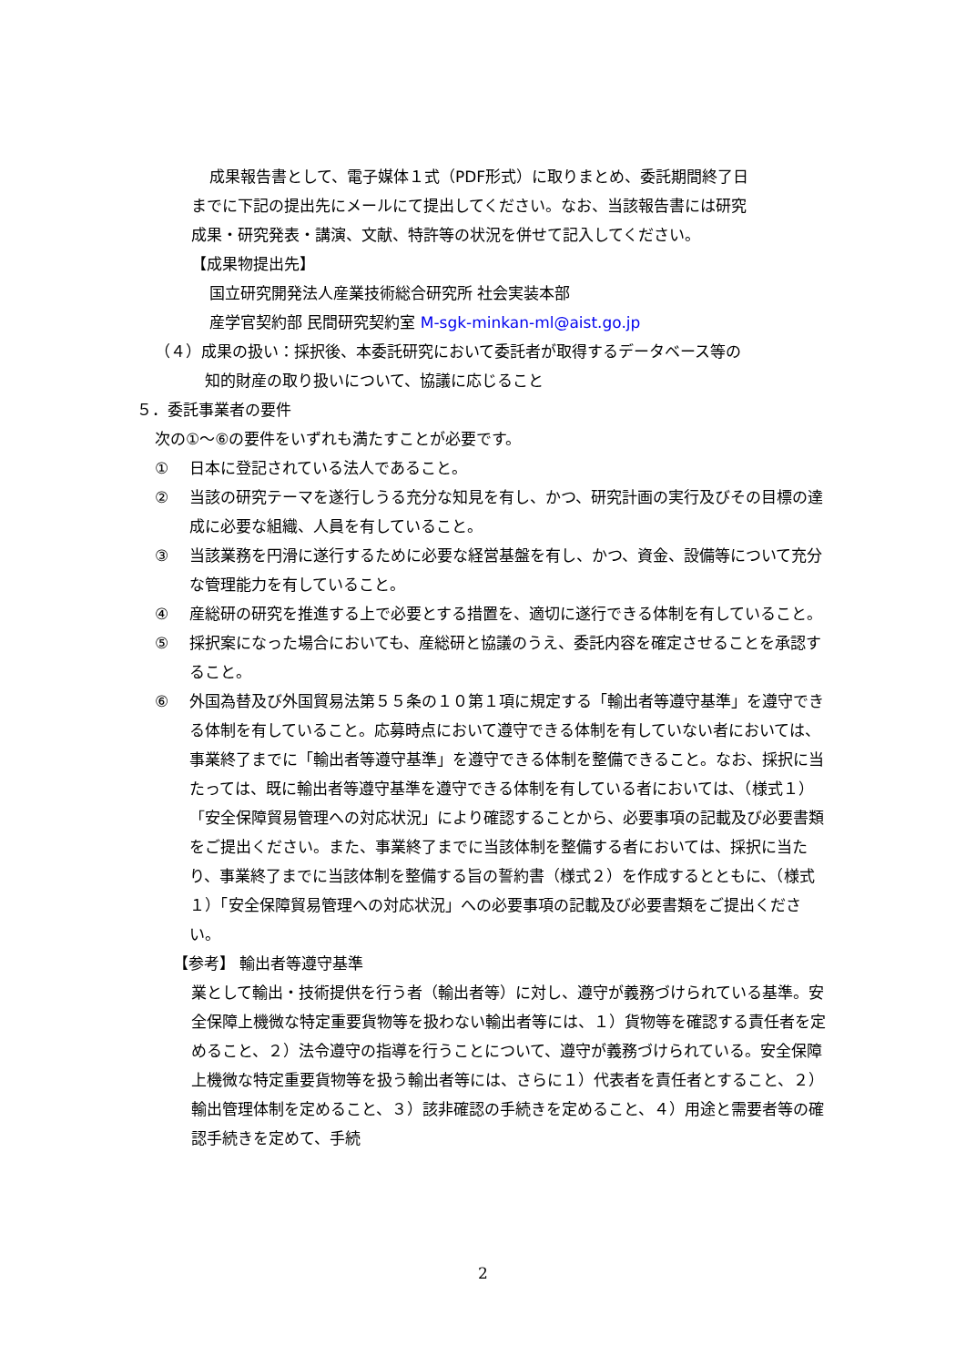成果報告書として、電子媒体１式（PDF形式）に取りまとめ、委託期間終了日
までに下記の提出先にメールにて提出してください。なお、当該報告書には研究
成果・研究発表・講演、文献、特許等の状況を併せて記入してください。
【成果物提出先】
国立研究開発法人産業技術総合研究所 社会実装本部
産学官契約部 民間研究契約室 M-sgk-minkan-ml@aist.go.jp
（４）成果の扱い：採択後、本委託研究において委託者が取得するデータベース等の
知的財産の取り扱いについて、協議に応じること
５．委託事業者の要件
次の①～⑥の要件をいずれも満たすことが必要です。
① 日本に登記されている法人であること。
② 当該の研究テーマを遂行しうる充分な知見を有し、かつ、研究計画の実行及びその目標の達成に必要な組織、人員を有していること。
③ 当該業務を円滑に遂行するために必要な経営基盤を有し、かつ、資金、設備等について充分な管理能力を有していること。
④ 産総研の研究を推進する上で必要とする措置を、適切に遂行できる体制を有していること。
⑤ 採択案になった場合においても、産総研と協議のうえ、委託内容を確定させることを承認すること。
⑥ 外国為替及び外国貿易法第５５条の１０第１項に規定する「輸出者等遵守基準」を遵守できる体制を有していること。応募時点において遵守できる体制を有していない者においては、事業終了までに「輸出者等遵守基準」を遵守できる体制を整備できること。なお、採択に当たっては、既に輸出者等遵守基準を遵守できる体制を有している者においては、（様式１）「安全保障貿易管理への対応状況」により確認することから、必要事項の記載及び必要書類をご提出ください。また、事業終了までに当該体制を整備する者においては、採択に当たり、事業終了までに当該体制を整備する旨の誓約書（様式２）を作成するとともに、（様式１）「安全保障貿易管理への対応状況」への必要事項の記載及び必要書類をご提出ください。
【参考】 輸出者等遵守基準
業として輸出・技術提供を行う者（輸出者等）に対し、遵守が義務づけられている基準。安全保障上機微な特定重要貨物等を扱わない輸出者等には、１）貨物等を確認する責任者を定めること、２）法令遵守の指導を行うことについて、遵守が義務づけられている。安全保障上機微な特定重要貨物等を扱う輸出者等には、さらに１）代表者を責任者とすること、２）輸出管理体制を定めること、３）該非確認の手続きを定めること、４）用途と需要者等の確認手続きを定めて、手続
2